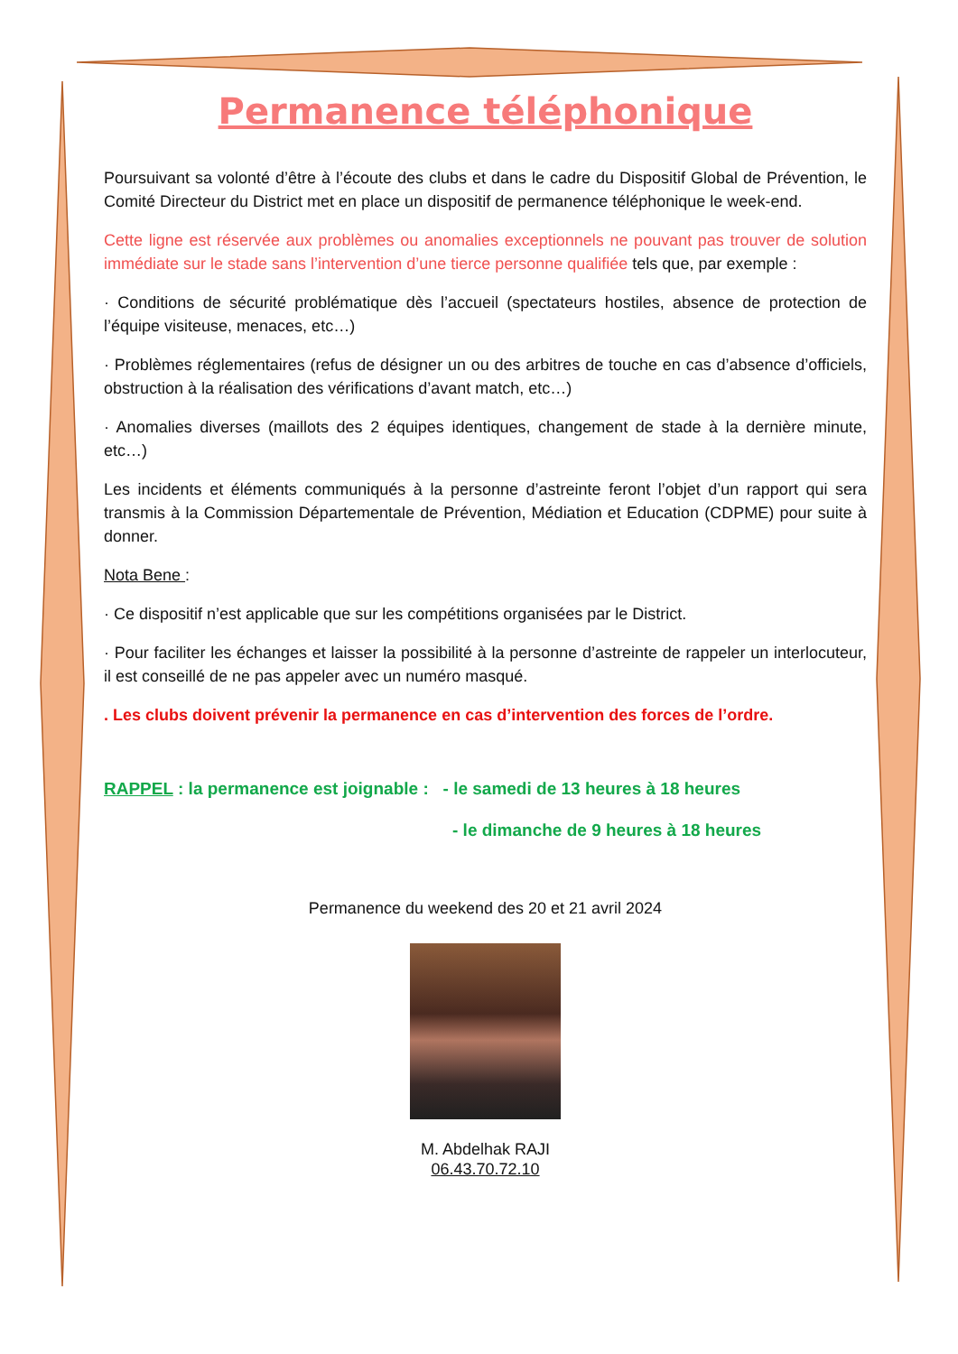Permanence téléphonique
Poursuivant sa volonté d’être à l’écoute des clubs et dans le cadre du Dispositif Global de Prévention, le Comité Directeur du District met en place un dispositif de permanence téléphonique le week-end.
Cette ligne est réservée aux problèmes ou anomalies exceptionnels ne pouvant pas trouver de solution immédiate sur le stade sans l’intervention d’une tierce personne qualifiée tels que, par exemple :
· Conditions de sécurité problématique dès l’accueil (spectateurs hostiles, absence de protection de l’équipe visiteuse, menaces, etc…)
· Problèmes réglementaires (refus de désigner un ou des arbitres de touche en cas d’absence d’officiels, obstruction à la réalisation des vérifications d’avant match, etc…)
· Anomalies diverses (maillots des 2 équipes identiques, changement de stade à la dernière minute, etc…)
Les incidents et éléments communiqués à la personne d’astreinte feront l’objet d’un rapport qui sera transmis à la Commission Départementale de Prévention, Médiation et Education (CDPME) pour suite à donner.
Nota Bene :
· Ce dispositif n’est applicable que sur les compétitions organisées par le District.
· Pour faciliter les échanges et laisser la possibilité à la personne d’astreinte de rappeler un interlocuteur, il est conseillé de ne pas appeler avec un numéro masqué.
. Les clubs doivent prévenir la permanence en cas d’intervention des forces de l’ordre.
RAPPEL : la permanence est joignable : - le samedi de 13 heures à 18 heures
- le dimanche de 9 heures à 18 heures
Permanence du weekend des 20 et 21 avril 2024
M. Abdelhak RAJI
06.43.70.72.10